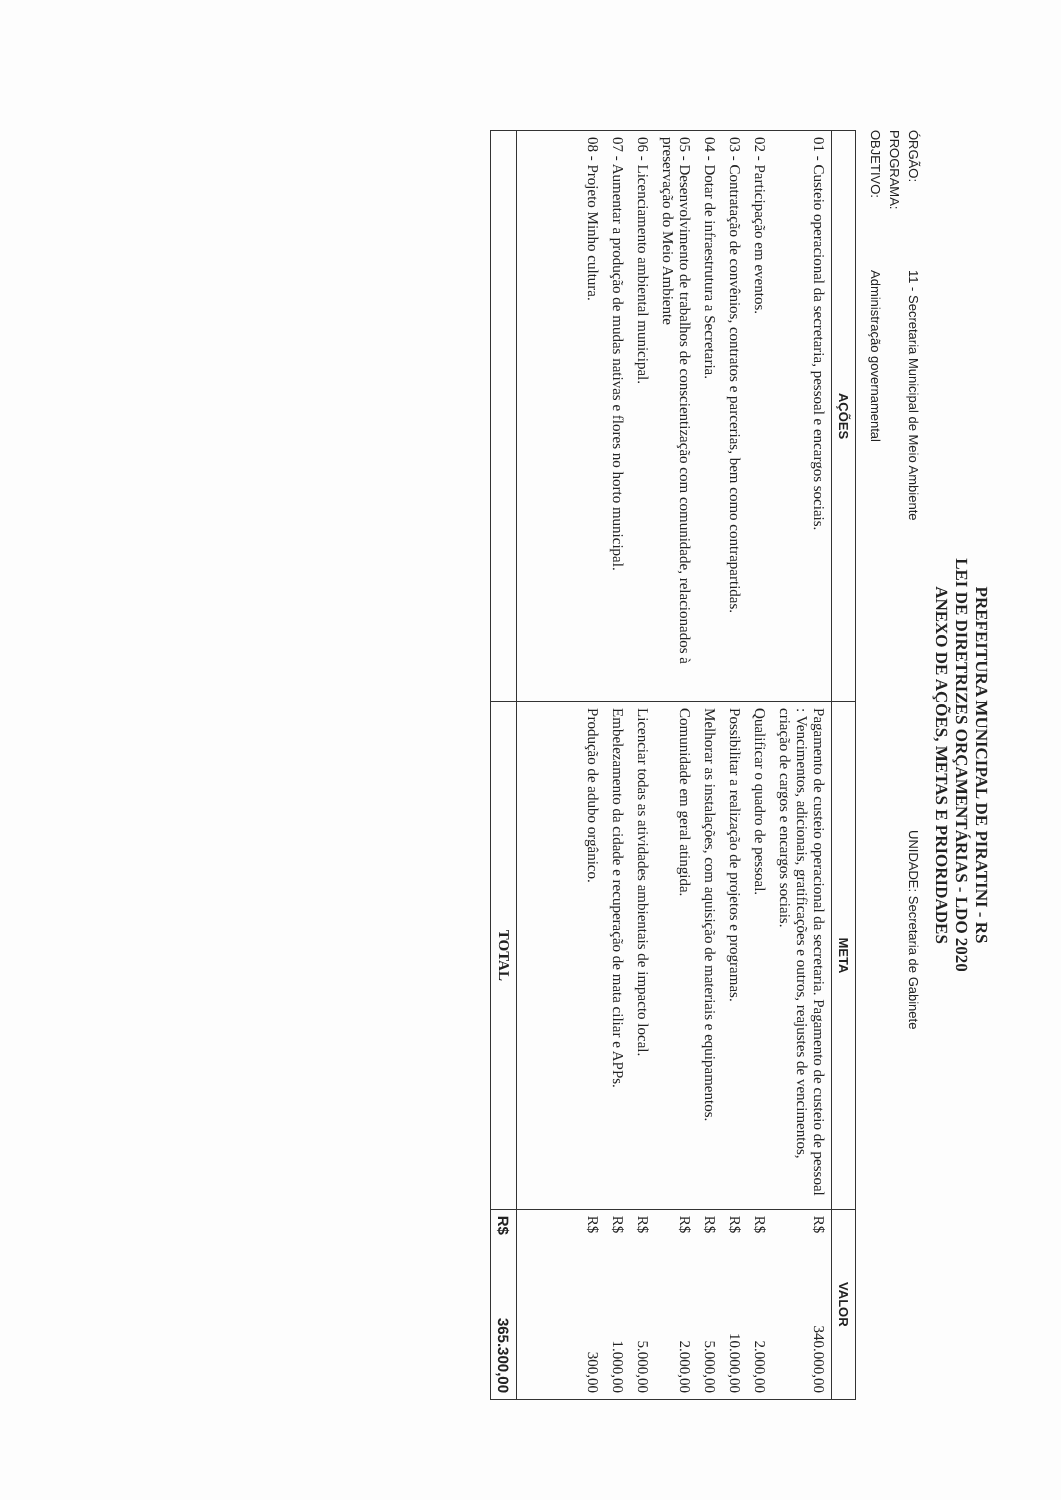PREFEITURA MUNICIPAL DE PIRATINI - RS
LEI DE DIRETRIZES ORÇAMENTÁRIAS - LDO 2020
ANEXO DE AÇÕES, METAS E PRIORIDADES
ÓRGÃO: 11 - Secretaria Municipal de Meio Ambiente UNIDADE: Secretaria de Gabinete
PROGRAMA:
OBJETIVO: Administração governamental
| AÇÕES | META | VALOR |
| --- | --- | --- |
| 01 - Custeio operacional da secretaria, pessoal e encargos sociais. | Pagamento de custeio operacional da secretaria. Pagamento de custeio de pessoal : Vencimentos, adicionais, gratificações e outros, reajustes de vencimentos, criação de cargos e encargos sociais. | R$ 340.000,00 |
| 02 - Participação em eventos. | Qualificar o quadro de pessoal. | R$ 2.000,00 |
| 03 - Contratação de convênios, contratos e parcerias, bem como contrapartidas. | Possibilitar a realização de projetos e programas. | R$ 10.000,00 |
| 04 - Dotar de infraestrutura a Secretaria. | Melhorar as instalações, com aquisição de materiais e equipamentos. | R$ 5.000,00 |
| 05 - Desenvolvimento de trabalhos de conscientização com comunidade, relacionados à preservação do Meio Ambiente | Comunidade em geral atingida. | R$ 2.000,00 |
| 06 - Licenciamento ambiental municipal. | Licenciar todas as atividades ambientais de impacto local. | R$ 5.000,00 |
| 07 - Aumentar a produção de mudas nativas e flores no horto municipal. | Embelezamento da cidade e recuperação de mata ciliar e APPs. | R$ 1.000,00 |
| 08 - Projeto Minho cultura. | Produção de adubo orgânico. | R$ 300,00 |
| | TOTAL | R$ 365.300,00 |